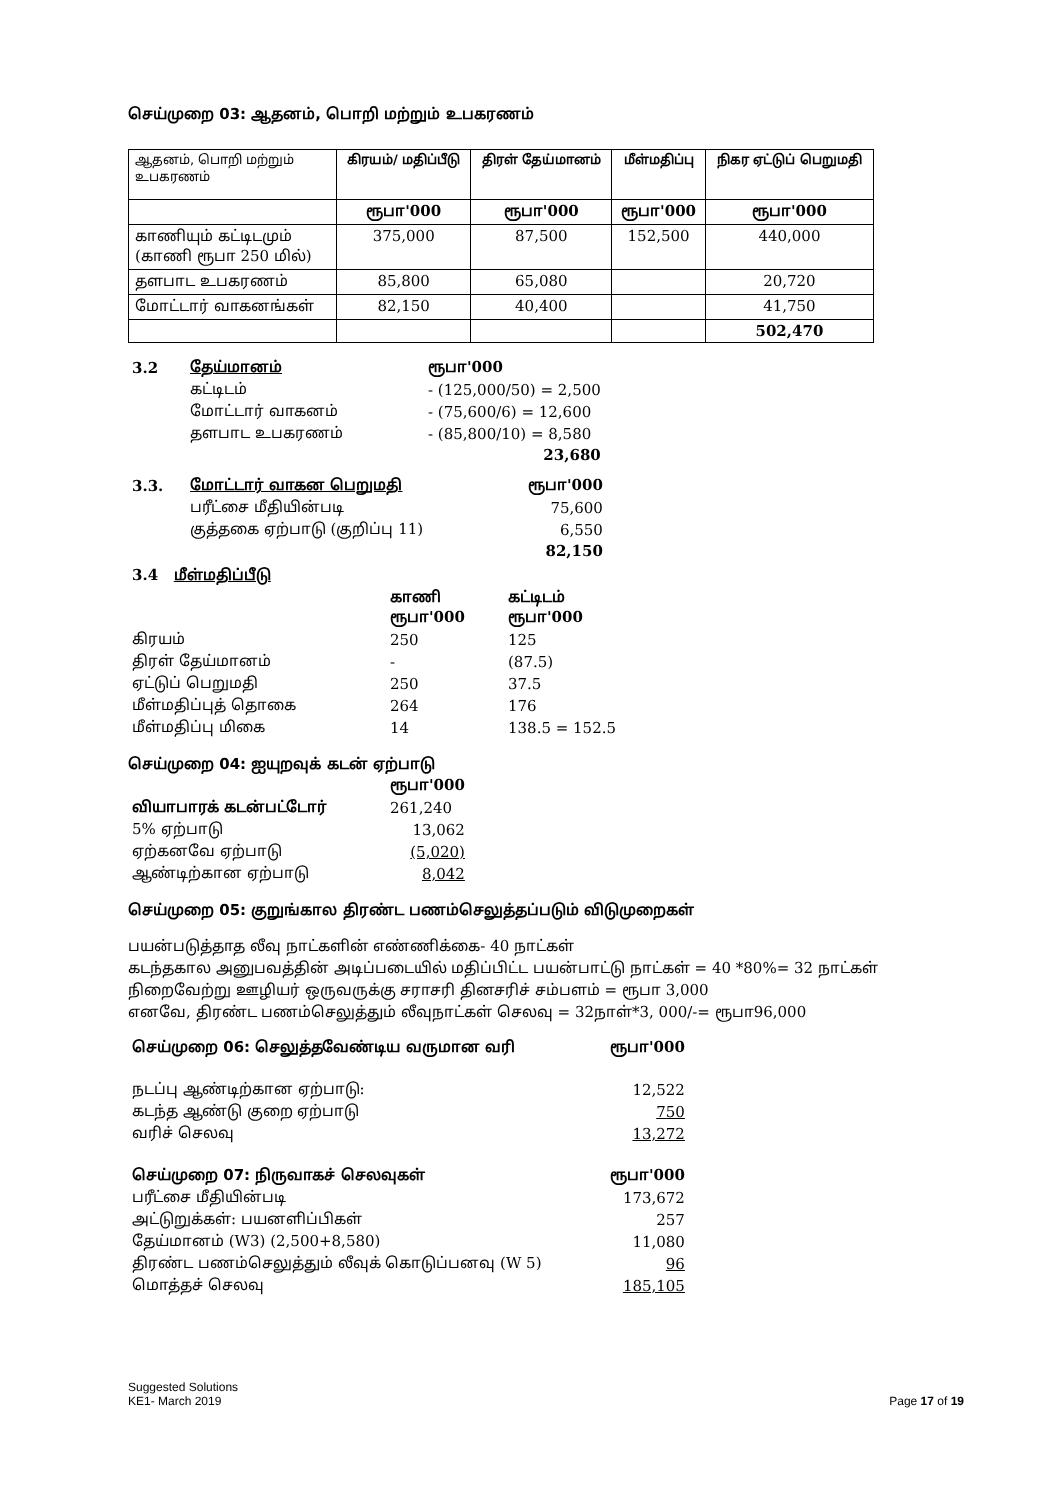செய்முறை 03: ஆதனம், பொறி மற்றும் உபகரணம்
| ஆதனம், பொறி மற்றும் உபகரணம் | கிரயம்/ மதிப்பீடு | திரள் தேய்மானம் | மீள்மதிப்பு | நிகர ஏட்டுப் பெறுமதி |
| --- | --- | --- | --- | --- |
| | ரூபா'000 | ரூபா'000 | ரூபா'000 | ரூபா'000 |
| காணியும் கட்டிடமும் (காணி ரூபா 250 மில்) | 375,000 | 87,500 | 152,500 | 440,000 |
| தளபாட உபகரணம் | 85,800 | 65,080 | | 20,720 |
| மோட்டார் வாகனங்கள் | 82,150 | 40,400 | | 41,750 |
| | | | | 502,470 |
| 3.2 | தேய்மானம் | ரூபா'000 |
| | கட்டிடம் | - (125,000/50) = 2,500 |
| | மோட்டார் வாகனம் | - (75,600/6) = 12,600 |
| | தளபாட உபகரணம் | - (85,800/10) = 8,580 |
| | | 23,680 |
| 3.3. | மோட்டார் வாகன பெறுமதி | ரூபா'000 |
| | பரீட்சை மீதியின்படி | 75,600 |
| | குத்தகை ஏற்பாடு (குறிப்பு 11) | 6,550 |
| | | 82,150 |
| 3.4 மீள்மதிப்பீடு | | |
| | காணி ரூபா'000 | கட்டிடம் ரூபா'000 |
| கிரயம் | 250 | 125 |
| திரள் தேய்மானம் | - | (87.5) |
| ஏட்டுப் பெறுமதி | 250 | 37.5 |
| மீள்மதிப்புத் தொகை | 264 | 176 |
| மீள்மதிப்பு மிகை | 14 | 138.5 = 152.5 |
செய்முறை 04: ஐயுறவுக் கடன் ஏற்பாடு
| | ரூபா'000 |
| வியாபாரக் கடன்பட்டோர் | 261,240 |
| 5% ஏற்பாடு | 13,062 |
| ஏற்கனவே ஏற்பாடு | (5,020) |
| ஆண்டிற்கான ஏற்பாடு | 8,042 |
செய்முறை 05: குறுங்கால திரண்ட பணம்செலுத்தப்படும் விடுமுறைகள்
பயன்படுத்தாத லீவு நாட்களின் எண்ணிக்கை- 40 நாட்கள்
கடந்தகால அனுபவத்தின் அடிப்படையில் மதிப்பிட்ட பயன்பாட்டு நாட்கள் = 40 *80%= 32 நாட்கள்
நிறைவேற்று ஊழியர் ஒருவருக்கு சராசரி தினசரிச் சம்பளம் = ரூபா 3,000
எனவே, திரண்ட பணம்செலுத்தும் லீவுநாட்கள் செலவு = 32நாள்*3, 000/-= ரூபா96,000
| செய்முறை 06: செலுத்தவேண்டிய வருமான வரி | ரூபா'000 |
| நடப்பு ஆண்டிற்கான ஏற்பாடு: | 12,522 |
| கடந்த ஆண்டு குறை ஏற்பாடு | 750 |
| வரிச் செலவு | 13,272 |
| செய்முறை 07: நிருவாகச் செலவுகள் | ரூபா'000 |
| பரீட்சை மீதியின்படி | 173,672 |
| அட்டுறுக்கள்: பயனளிப்பிகள் | 257 |
| தேய்மானம் (W3) (2,500+8,580) | 11,080 |
| திரண்ட பணம்செலுத்தும் லீவுக் கொடுப்பனவு (W 5) | 96 |
| மொத்தச் செலவு | 185,105 |
Suggested Solutions
KE1- March 2019 Page 17 of 19